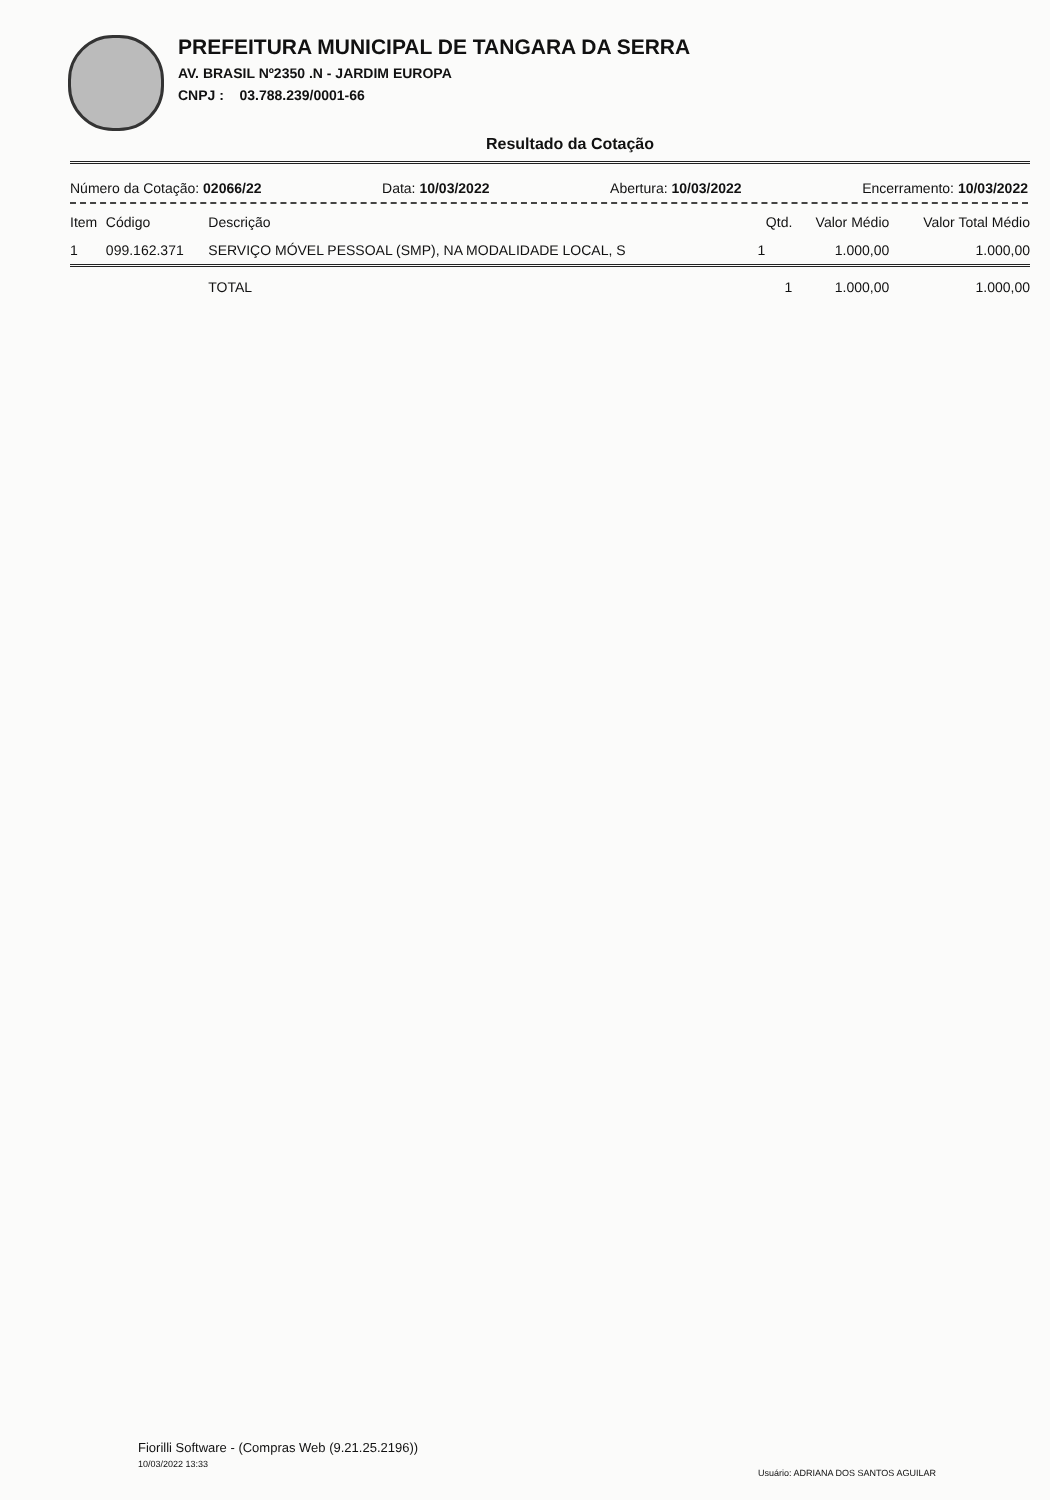PREFEITURA MUNICIPAL DE TANGARA DA SERRA
AV. BRASIL Nº2350 .N - JARDIM EUROPA
CNPJ : 03.788.239/0001-66
Resultado da Cotação
Número da Cotação: 02066/22 Data: 10/03/2022 Abertura: 10/03/2022 Encerramento: 10/03/2022
| Item | Código | Descrição | Qtd. | Valor Médio | Valor Total Médio |
| --- | --- | --- | --- | --- | --- |
| 1 | 099.162.371 | SERVIÇO MÓVEL PESSOAL (SMP), NA MODALIDADE LOCAL, S | 1 | 1.000,00 | 1.000,00 |
| | | TOTAL | 1 | 1.000,00 | 1.000,00 |
Fiorilli Software - (Compras Web (9.21.25.2196))
10/03/2022 13:33
Usuário: ADRIANA DOS SANTOS AGUILAR